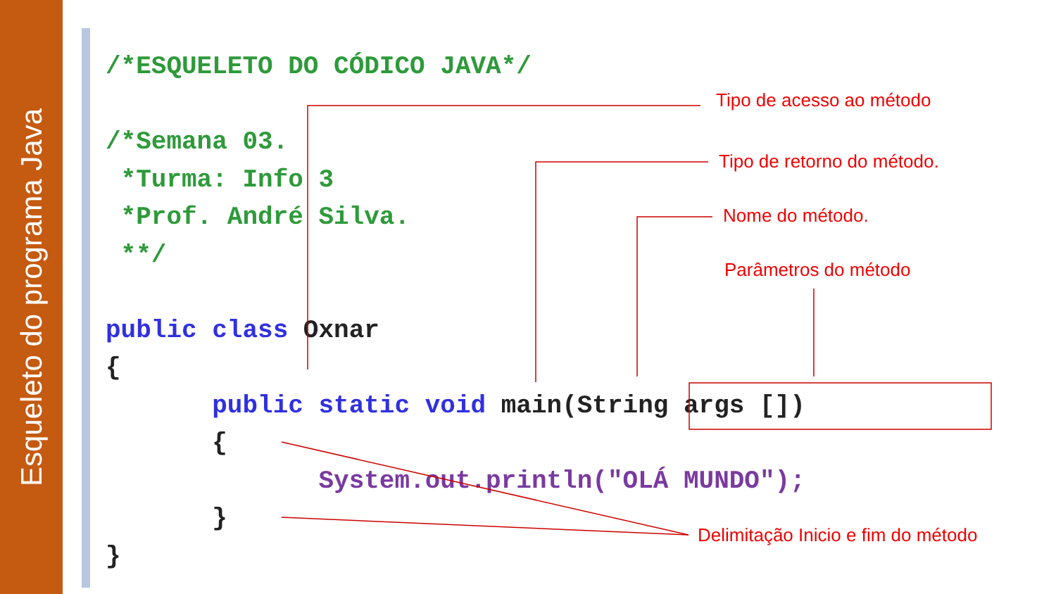Esqueleto do programa Java
/*ESQUELETO DO CÓDICO JAVA*/

/*Semana 03.
 *Turma: Info 3
 *Prof. André Silva.
 **/

public class Oxnar
{
       public static void main(String args [])
       {
              System.out.println("OLÁ MUNDO");
       }
}
Tipo de acesso ao método
Tipo de retorno do método.
Nome do método.
Parâmetros do método
Delimitação Inicio e fim do método